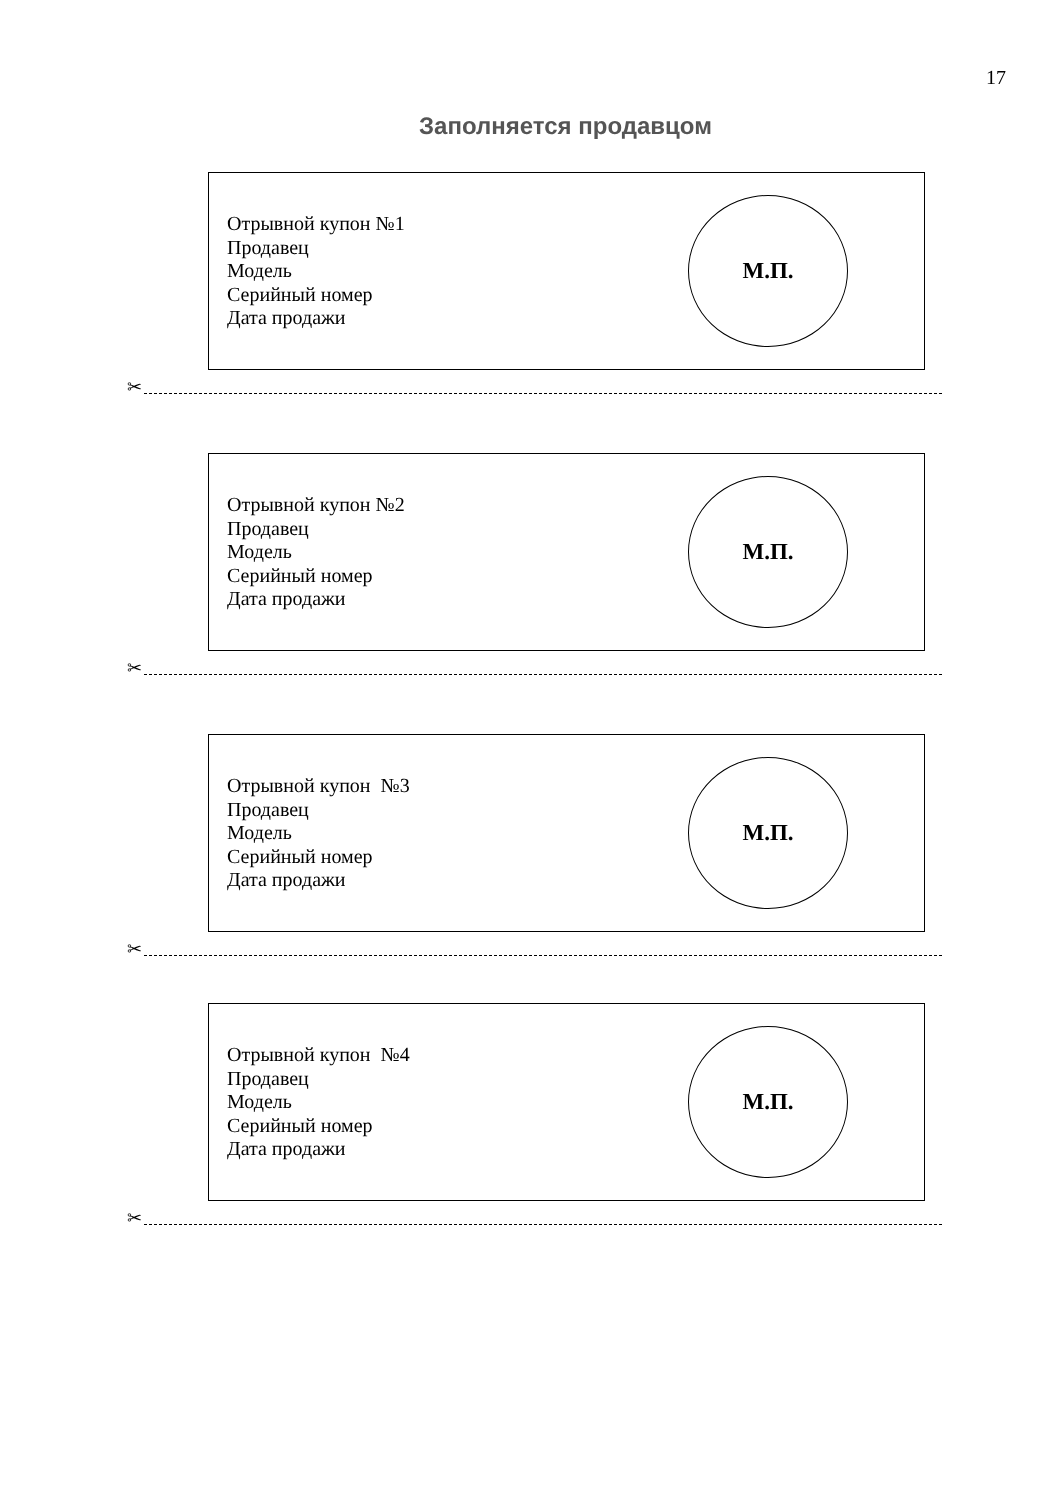17
Заполняется продавцом
Отрывной купон №1
Продавец
Модель
Серийный номер
Дата продажи
М.П.
✂
Отрывной купон №2
Продавец
Модель
Серийный номер
Дата продажи
М.П.
✂
Отрывной купон №3
Продавец
Модель
Серийный номер
Дата продажи
М.П.
✂
Отрывной купон №4
Продавец
Модель
Серийный номер
Дата продажи
М.П.
✂